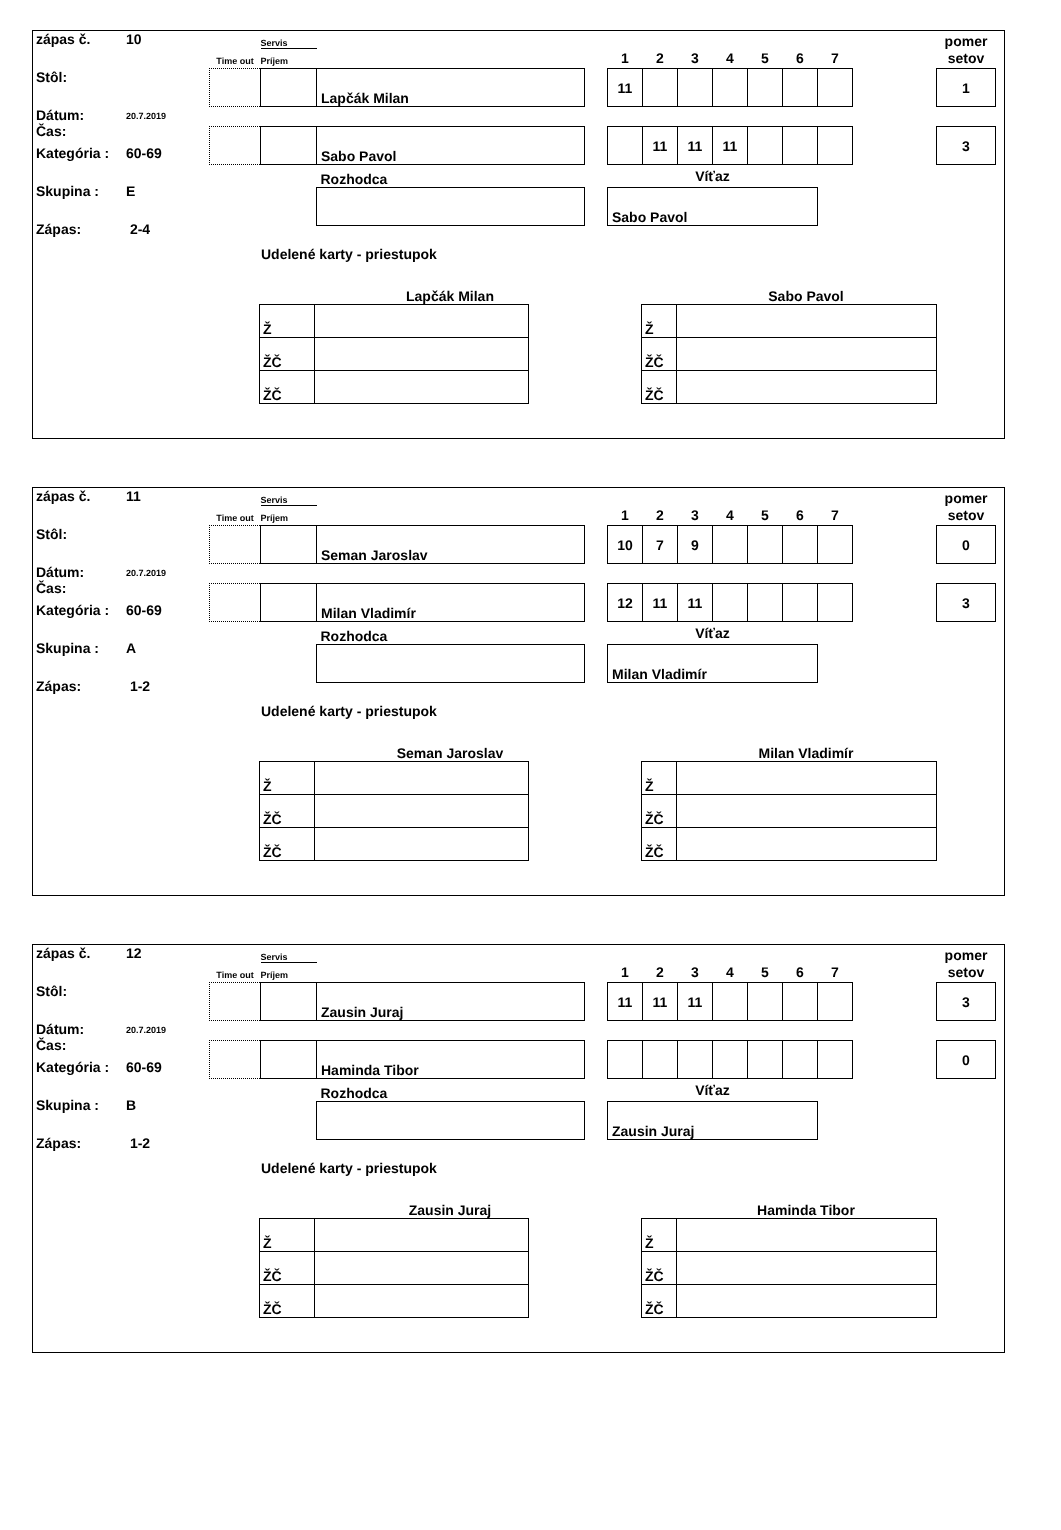zápas č. 10
Stôl:
Dátum:
Čas: 20.7.2019
Kategória : 60-69
Skupina : E
Zápas: 2-4
| | Servis | | | | | | | | | | | pomer |
| Time out | Príjem | | | 1 | 2 | 3 | 4 | 5 | 6 | 7 | | setov |
| | | Lapčák Milan | | 11 | | | | | | | | 1 |
| | | Sabo Pavol | | | 11 | 11 | 11 | | | | | 3 |
| | | Rozhodca | | Víťaz | | | | | | | | |
| | | | | Sabo Pavol | | | | | | | | |
Udelené karty - priestupok
Lapčák Milan
| Ž | |
| ŽČ | |
| ŽČ | |
Sabo Pavol
| Ž | |
| ŽČ | |
| ŽČ | |
zápas č. 11
Stôl:
Dátum:
Čas: 20.7.2019
Kategória : 60-69
Skupina : A
Zápas: 1-2
| | Servis | | | | | | | | | | | pomer |
| Time out | Príjem | | | 1 | 2 | 3 | 4 | 5 | 6 | 7 | | setov |
| | | Seman Jaroslav | | 10 | 7 | 9 | | | | | | 0 |
| | | Milan Vladimír | | 12 | 11 | 11 | | | | | | 3 |
| | | Rozhodca | | Víťaz | | | | | | | | |
| | | | | Milan Vladimír | | | | | | | | |
Udelené karty - priestupok
Seman Jaroslav
| Ž | |
| ŽČ | |
| ŽČ | |
Milan Vladimír
| Ž | |
| ŽČ | |
| ŽČ | |
zápas č. 12
Stôl:
Dátum:
Čas: 20.7.2019
Kategória : 60-69
Skupina : B
Zápas: 1-2
| | Servis | | | | | | | | | | | pomer |
| Time out | Príjem | | | 1 | 2 | 3 | 4 | 5 | 6 | 7 | | setov |
| | | Zausin Juraj | | 11 | 11 | 11 | | | | | | 3 |
| | | Haminda Tibor | | | | | | | | | | 0 |
| | | Rozhodca | | Víťaz | | | | | | | | |
| | | | | Zausin Juraj | | | | | | | | |
Udelené karty - priestupok
Zausin Juraj
| Ž | |
| ŽČ | |
| ŽČ | |
Haminda Tibor
| Ž | |
| ŽČ | |
| ŽČ | |